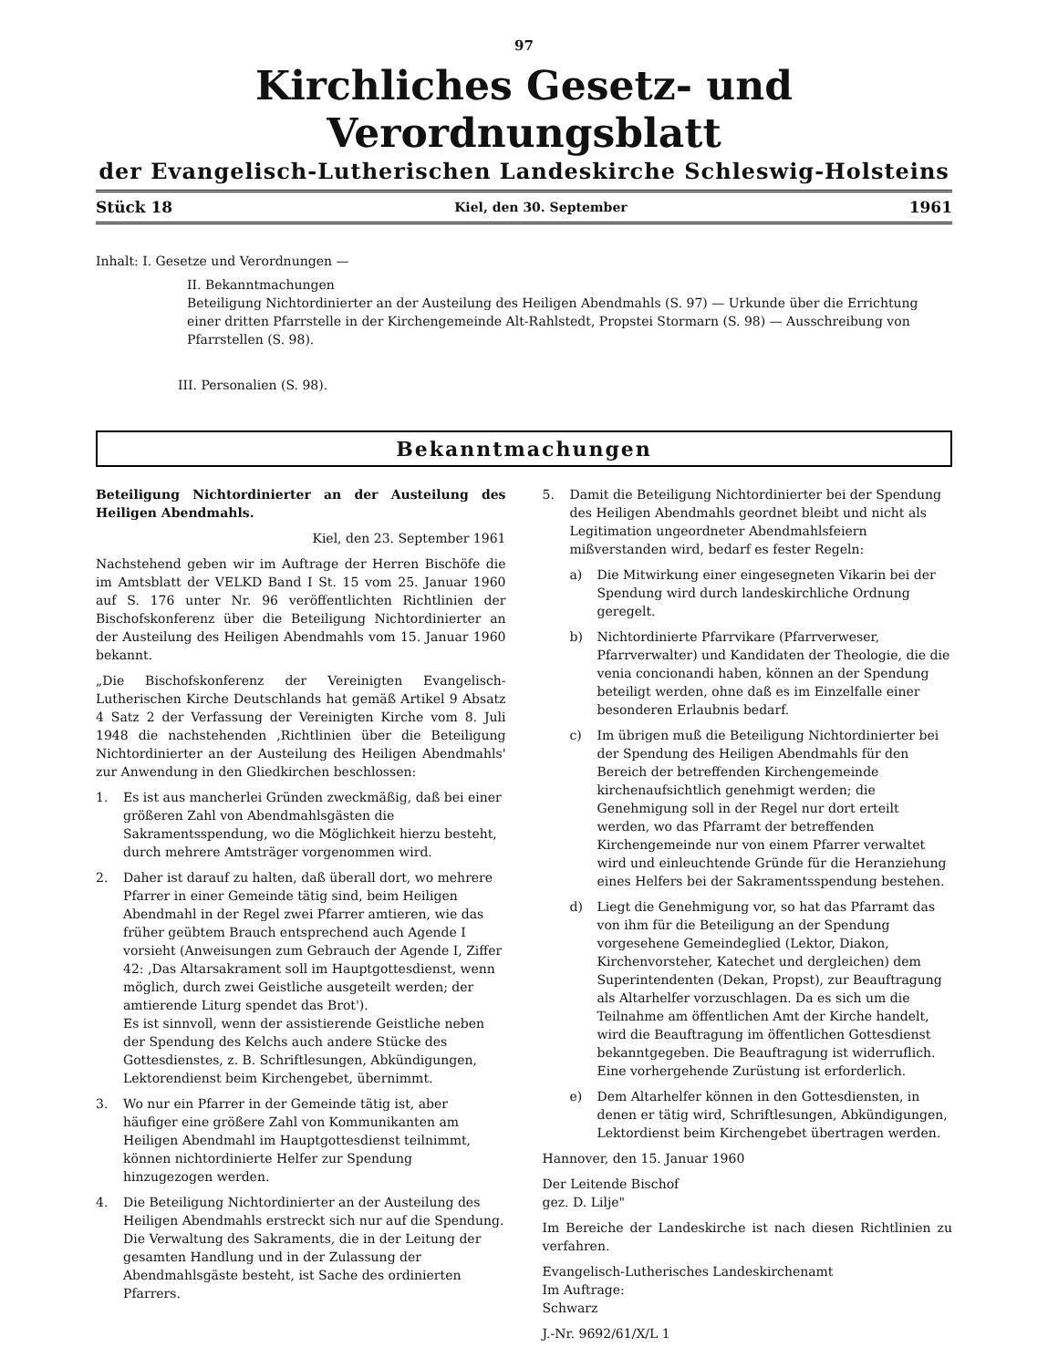97
Kirchliches Gesetz- und Verordnungsblatt
der Evangelisch-Lutherischen Landeskirche Schleswig-Holsteins
Stück 18 Kiel, den 30. September 1961
Inhalt: I. Gesetze und Verordnungen —
II. Bekanntmachungen
Beteiligung Nichtordinierter an der Austeilung des Heiligen Abendmahls (S. 97) — Urkunde über die Errichtung einer dritten Pfarrstelle in der Kirchengemeinde Alt-Rahlstedt, Propstei Stormarn (S. 98) — Ausschreibung von Pfarrstellen (S. 98).
III. Personalien (S. 98).
Bekanntmachungen
Beteiligung Nichtordinierter an der Austeilung des Heiligen Abendmahls.
Kiel, den 23. September 1961
Nachstehend geben wir im Auftrage der Herren Bischöfe die im Amtsblatt der VELKD Band I St. 15 vom 25. Januar 1960 auf S. 176 unter Nr. 96 veröffentlichten Richtlinien der Bischofskonferenz über die Beteiligung Nichtordinierter an der Austeilung des Heiligen Abendmahls vom 15. Januar 1960 bekannt.
„Die Bischofskonferenz der Vereinigten Evangelisch-Lutherischen Kirche Deutschlands hat gemäß Artikel 9 Absatz 4 Satz 2 der Verfassung der Vereinigten Kirche vom 8. Juli 1948 die nachstehenden ‚Richtlinien über die Beteiligung Nichtordinierter an der Austeilung des Heiligen Abendmahls' zur Anwendung in den Gliedkirchen beschlossen:
1. Es ist aus mancherlei Gründen zweckmäßig, daß bei einer größeren Zahl von Abendmahlsgästen die Sakramentsspendung, wo die Möglichkeit hierzu besteht, durch mehrere Amtsträger vorgenommen wird.
2. Daher ist darauf zu halten, daß überall dort, wo mehrere Pfarrer in einer Gemeinde tätig sind, beim Heiligen Abendmahl in der Regel zwei Pfarrer amtieren, wie das früher geübtem Brauch entsprechend auch Agende I vorsieht (Anweisungen zum Gebrauch der Agende I, Ziffer 42: ‚Das Altarsakrament soll im Hauptgottesdienst, wenn möglich, durch zwei Geistliche ausgeteilt werden; der amtierende Liturg spendet das Brot').
Es ist sinnvoll, wenn der assistierende Geistliche neben der Spendung des Kelchs auch andere Stücke des Gottesdienstes, z. B. Schriftlesungen, Abkündigungen, Lektorendienst beim Kirchengebet, übernimmt.
3. Wo nur ein Pfarrer in der Gemeinde tätig ist, aber häufiger eine größere Zahl von Kommunikanten am Heiligen Abendmahl im Hauptgottesdienst teilnimmt, können nichtordinierte Helfer zur Spendung hinzugezogen werden.
4. Die Beteiligung Nichtordinierter an der Austeilung des Heiligen Abendmahls erstreckt sich nur auf die Spendung. Die Verwaltung des Sakraments, die in der Leitung der gesamten Handlung und in der Zulassung der Abendmahlsgäste besteht, ist Sache des ordinierten Pfarrers.
5. Damit die Beteiligung Nichtordinierter bei der Spendung des Heiligen Abendmahls geordnet bleibt und nicht als Legitimation ungeordneter Abendmahlsfeiern mißverstanden wird, bedarf es fester Regeln:
a) Die Mitwirkung einer eingesegneten Vikarin bei der Spendung wird durch landeskirchliche Ordnung geregelt.
b) Nichtordinierte Pfarrvikare (Pfarrverweser, Pfarrverwalter) und Kandidaten der Theologie, die die venia concionandi haben, können an der Spendung beteiligt werden, ohne daß es im Einzelfalle einer besonderen Erlaubnis bedarf.
c) Im übrigen muß die Beteiligung Nichtordinierter bei der Spendung des Heiligen Abendmahls für den Bereich der betreffenden Kirchengemeinde kirchenaufsichtlich genehmigt werden; die Genehmigung soll in der Regel nur dort erteilt werden, wo das Pfarramt der betreffenden Kirchengemeinde nur von einem Pfarrer verwaltet wird und einleuchtende Gründe für die Heranziehung eines Helfers bei der Sakramentsspendung bestehen.
d) Liegt die Genehmigung vor, so hat das Pfarramt das von ihm für die Beteiligung an der Spendung vorgesehene Gemeindeglied (Lektor, Diakon, Kirchenvorsteher, Katechet und dergleichen) dem Superintendenten (Dekan, Propst), zur Beauftragung als Altarhelfer vorzuschlagen. Da es sich um die Teilnahme am öffentlichen Amt der Kirche handelt, wird die Beauftragung im öffentlichen Gottesdienst bekanntgegeben. Die Beauftragung ist widerruflich. Eine vorhergehende Zurüstung ist erforderlich.
e) Dem Altarhelfer können in den Gottesdiensten, in denen er tätig wird, Schriftlesungen, Abkündigungen, Lektordienst beim Kirchengebet übertragen werden.
Hannover, den 15. Januar 1960
Der Leitende Bischof
gez. D. Lilje"
Im Bereiche der Landeskirche ist nach diesen Richtlinien zu verfahren.
Evangelisch-Lutherisches Landeskirchenamt
Im Auftrage:
Schwarz
J.-Nr. 9692/61/X/L 1